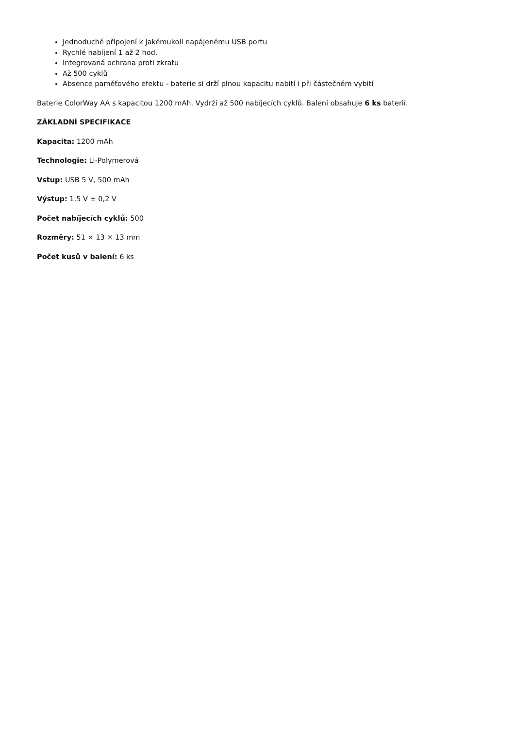Jednoduché připojení k jakémukoli napájenému USB portu
Rychlé nabíjení 1 až 2 hod.
Integrovaná ochrana proti zkratu
Až 500 cyklů
Absence paměťového efektu - baterie si drží plnou kapacitu nabití i při částečném vybití
Baterie ColorWay AA s kapacitou 1200 mAh. Vydrží až 500 nabíjecích cyklů. Balení obsahuje 6 ks baterií.
ZÁKLADNÍ SPECIFIKACE
Kapacita: 1200 mAh
Technologie: Li-Polymerová
Vstup: USB 5 V, 500 mAh
Výstup: 1,5 V ± 0,2 V
Počet nabíjecích cyklů: 500
Rozměry: 51 × 13 × 13 mm
Počet kusů v balení: 6 ks